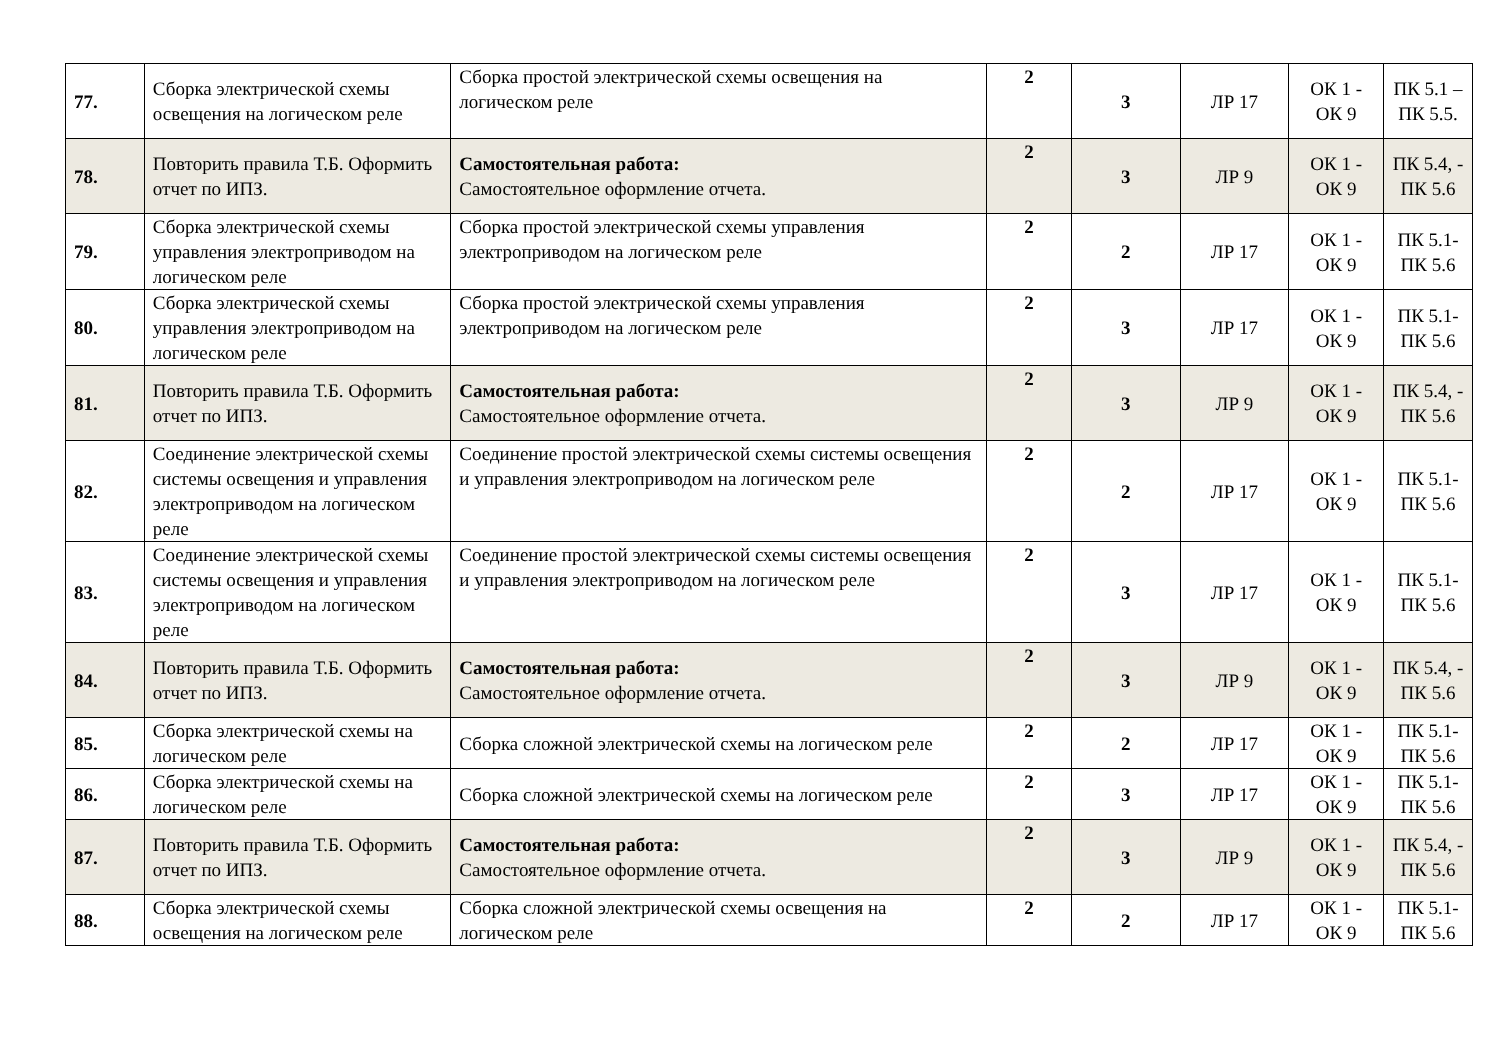| 77. | Сборка электрической схемы освещения на логическом реле | Сборка простой электрической схемы освещения на логическом реле | 2 | 3 | ЛР 17 | ОК 1 - ОК 9 | ПК 5.1 – ПК 5.5. |
| 78. | Повторить правила Т.Б. Оформить отчет по ИПЗ. | Самостоятельная работа: Самостоятельное оформление отчета. | 2 | 3 | ЛР 9 | ОК 1 - ОК 9 | ПК 5.4, - ПК 5.6 |
| 79. | Сборка электрической схемы управления электроприводом на логическом реле | Сборка простой электрической схемы управления электроприводом на логическом реле | 2 | 2 | ЛР 17 | ОК 1 - ОК 9 | ПК 5.1- ПК 5.6 |
| 80. | Сборка электрической схемы управления электроприводом на логическом реле | Сборка простой электрической схемы управления электроприводом на логическом реле | 2 | 3 | ЛР 17 | ОК 1 - ОК 9 | ПК 5.1- ПК 5.6 |
| 81. | Повторить правила Т.Б. Оформить отчет по ИПЗ. | Самостоятельная работа: Самостоятельное оформление отчета. | 2 | 3 | ЛР 9 | ОК 1 - ОК 9 | ПК 5.4, - ПК 5.6 |
| 82. | Соединение электрической схемы системы освещения и управления электроприводом на логическом реле | Соединение простой электрической схемы системы освещения и управления электроприводом на логическом реле | 2 | 2 | ЛР 17 | ОК 1 - ОК 9 | ПК 5.1- ПК 5.6 |
| 83. | Соединение электрической схемы системы освещения и управления электроприводом на логическом реле | Соединение простой электрической схемы системы освещения и управления электроприводом на логическом реле | 2 | 3 | ЛР 17 | ОК 1 - ОК 9 | ПК 5.1- ПК 5.6 |
| 84. | Повторить правила Т.Б. Оформить отчет по ИПЗ. | Самостоятельная работа: Самостоятельное оформление отчета. | 2 | 3 | ЛР 9 | ОК 1 - ОК 9 | ПК 5.4, - ПК 5.6 |
| 85. | Сборка электрической схемы на логическом реле | Сборка сложной электрической схемы на логическом реле | 2 | 2 | ЛР 17 | ОК 1 - ОК 9 | ПК 5.1- ПК 5.6 |
| 86. | Сборка электрической схемы на логическом реле | Сборка сложной электрической схемы на логическом реле | 2 | 3 | ЛР 17 | ОК 1 - ОК 9 | ПК 5.1- ПК 5.6 |
| 87. | Повторить правила Т.Б. Оформить отчет по ИПЗ. | Самостоятельная работа: Самостоятельное оформление отчета. | 2 | 3 | ЛР 9 | ОК 1 - ОК 9 | ПК 5.4, - ПК 5.6 |
| 88. | Сборка электрической схемы освещения на логическом реле | Сборка сложной электрической схемы освещения на логическом реле | 2 | 2 | ЛР 17 | ОК 1 - ОК 9 | ПК 5.1- ПК 5.6 |